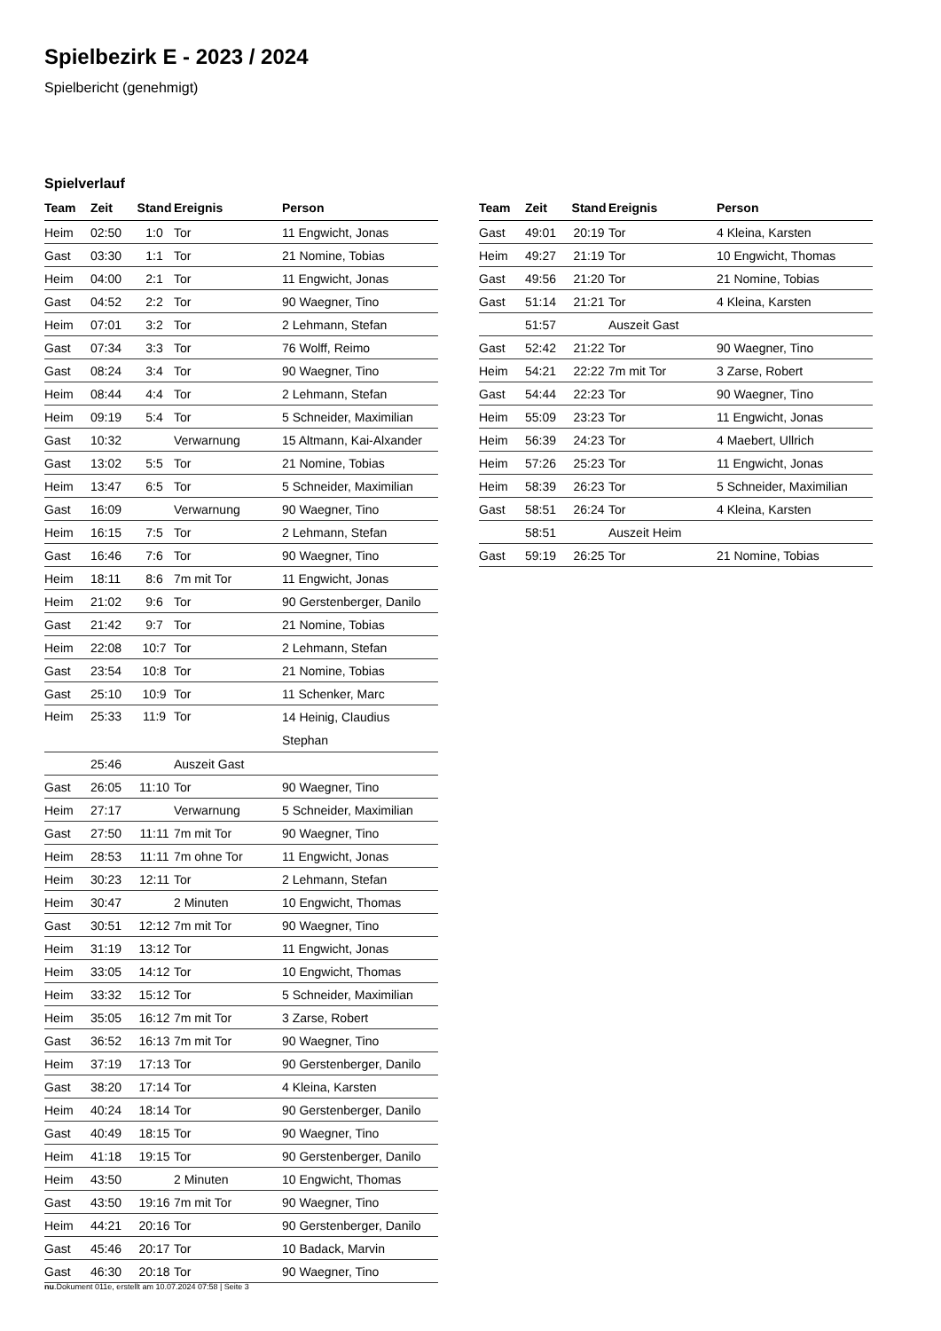Spielbezirk E - 2023 / 2024
Spielbericht (genehmigt)
Spielverlauf
| Team | Zeit | Stand | Ereignis | Person |
| --- | --- | --- | --- | --- |
| Heim | 02:50 | 1:0 | Tor | 11 Engwicht, Jonas |
| Gast | 03:30 | 1:1 | Tor | 21 Nomine, Tobias |
| Heim | 04:00 | 2:1 | Tor | 11 Engwicht, Jonas |
| Gast | 04:52 | 2:2 | Tor | 90 Waegner, Tino |
| Heim | 07:01 | 3:2 | Tor | 2 Lehmann, Stefan |
| Gast | 07:34 | 3:3 | Tor | 76 Wolff, Reimo |
| Gast | 08:24 | 3:4 | Tor | 90 Waegner, Tino |
| Heim | 08:44 | 4:4 | Tor | 2 Lehmann, Stefan |
| Heim | 09:19 | 5:4 | Tor | 5 Schneider, Maximilian |
| Gast | 10:32 | | Verwarnung | 15 Altmann, Kai-Alxander |
| Gast | 13:02 | 5:5 | Tor | 21 Nomine, Tobias |
| Heim | 13:47 | 6:5 | Tor | 5 Schneider, Maximilian |
| Gast | 16:09 | | Verwarnung | 90 Waegner, Tino |
| Heim | 16:15 | 7:5 | Tor | 2 Lehmann, Stefan |
| Gast | 16:46 | 7:6 | Tor | 90 Waegner, Tino |
| Heim | 18:11 | 8:6 | 7m mit Tor | 11 Engwicht, Jonas |
| Heim | 21:02 | 9:6 | Tor | 90 Gerstenberger, Danilo |
| Gast | 21:42 | 9:7 | Tor | 21 Nomine, Tobias |
| Heim | 22:08 | 10:7 | Tor | 2 Lehmann, Stefan |
| Gast | 23:54 | 10:8 | Tor | 21 Nomine, Tobias |
| Gast | 25:10 | 10:9 | Tor | 11 Schenker, Marc |
| Heim | 25:33 | 11:9 | Tor | 14 Heinig, Claudius Stephan |
| | 25:46 | | Auszeit Gast | |
| Gast | 26:05 | 11:10 | Tor | 90 Waegner, Tino |
| Heim | 27:17 | | Verwarnung | 5 Schneider, Maximilian |
| Gast | 27:50 | 11:11 | 7m mit Tor | 90 Waegner, Tino |
| Heim | 28:53 | 11:11 | 7m ohne Tor | 11 Engwicht, Jonas |
| Heim | 30:23 | 12:11 | Tor | 2 Lehmann, Stefan |
| Heim | 30:47 | | 2 Minuten | 10 Engwicht, Thomas |
| Gast | 30:51 | 12:12 | 7m mit Tor | 90 Waegner, Tino |
| Heim | 31:19 | 13:12 | Tor | 11 Engwicht, Jonas |
| Heim | 33:05 | 14:12 | Tor | 10 Engwicht, Thomas |
| Heim | 33:32 | 15:12 | Tor | 5 Schneider, Maximilian |
| Heim | 35:05 | 16:12 | 7m mit Tor | 3 Zarse, Robert |
| Gast | 36:52 | 16:13 | 7m mit Tor | 90 Waegner, Tino |
| Heim | 37:19 | 17:13 | Tor | 90 Gerstenberger, Danilo |
| Gast | 38:20 | 17:14 | Tor | 4 Kleina, Karsten |
| Heim | 40:24 | 18:14 | Tor | 90 Gerstenberger, Danilo |
| Gast | 40:49 | 18:15 | Tor | 90 Waegner, Tino |
| Heim | 41:18 | 19:15 | Tor | 90 Gerstenberger, Danilo |
| Heim | 43:50 | | 2 Minuten | 10 Engwicht, Thomas |
| Gast | 43:50 | 19:16 | 7m mit Tor | 90 Waegner, Tino |
| Heim | 44:21 | 20:16 | Tor | 90 Gerstenberger, Danilo |
| Gast | 45:46 | 20:17 | Tor | 10 Badack, Marvin |
| Gast | 46:30 | 20:18 | Tor | 90 Waegner, Tino |
| Team | Zeit | Stand | Ereignis | Person |
| --- | --- | --- | --- | --- |
| Gast | 49:01 | 20:19 | Tor | 4 Kleina, Karsten |
| Heim | 49:27 | 21:19 | Tor | 10 Engwicht, Thomas |
| Gast | 49:56 | 21:20 | Tor | 21 Nomine, Tobias |
| Gast | 51:14 | 21:21 | Tor | 4 Kleina, Karsten |
| | 51:57 | | Auszeit Gast | |
| Gast | 52:42 | 21:22 | Tor | 90 Waegner, Tino |
| Heim | 54:21 | 22:22 | 7m mit Tor | 3 Zarse, Robert |
| Gast | 54:44 | 22:23 | Tor | 90 Waegner, Tino |
| Heim | 55:09 | 23:23 | Tor | 11 Engwicht, Jonas |
| Heim | 56:39 | 24:23 | Tor | 4 Maebert, Ullrich |
| Heim | 57:26 | 25:23 | Tor | 11 Engwicht, Jonas |
| Heim | 58:39 | 26:23 | Tor | 5 Schneider, Maximilian |
| Gast | 58:51 | 26:24 | Tor | 4 Kleina, Karsten |
| | 58:51 | | Auszeit Heim | |
| Gast | 59:19 | 26:25 | Tor | 21 Nomine, Tobias |
nu.Dokument 011e, erstellt am 10.07.2024 07:58 | Seite 3